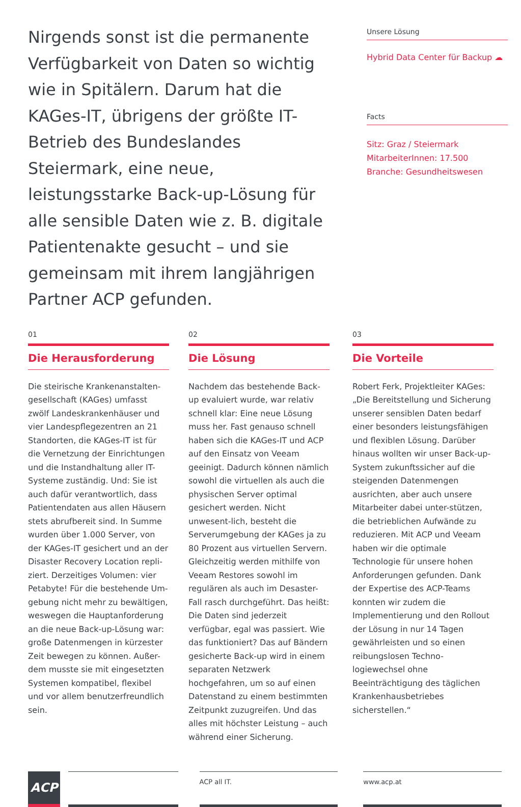Nirgends sonst ist die permanente Verfügbarkeit von Daten so wichtig wie in Spitälern. Darum hat die KAGes-IT, übrigens der größte IT-Betrieb des Bundeslandes Steiermark, eine neue, leistungsstarke Back-up-Lösung für alle sensible Daten wie z. B. digitale Patientenakte gesucht – und sie gemeinsam mit ihrem langjährigen Partner ACP gefunden.
Unsere Lösung
Hybrid Data Center für Backup ☁
Facts
Sitz: Graz / Steiermark
MitarbeiterInnen: 17.500
Branche: Gesundheitswesen
01
Die Herausforderung
Die steirische Krankenanstalten-gesellschaft (KAGes) umfasst zwölf Landeskrankenhäuser und vier Landespflegezentren an 21 Standorten, die KAGes-IT ist für die Vernetzung der Einrichtungen und die Instandhaltung aller IT-Systeme zuständig. Und: Sie ist auch dafür verantwortlich, dass Patientendaten aus allen Häusern stets abrufbereit sind. In Summe wurden über 1.000 Server, von der KAGes-IT gesichert und an der Disaster Recovery Location repli-ziert. Derzeitiges Volumen: vier Petabyte! Für die bestehende Um-gebung nicht mehr zu bewältigen, weswegen die Hauptanforderung an die neue Back-up-Lösung war: große Datenmengen in kürzester Zeit bewegen zu können. Außer-dem musste sie mit eingesetzten Systemen kompatibel, flexibel und vor allem benutzerfreundlich sein.
02
Die Lösung
Nachdem das bestehende Back-up evaluiert wurde, war relativ schnell klar: Eine neue Lösung muss her. Fast genauso schnell haben sich die KAGes-IT und ACP auf den Einsatz von Veeam geeinigt. Dadurch können nämlich sowohl die virtuellen als auch die physischen Server optimal gesichert werden. Nicht unwesent-lich, besteht die Serverumgebung der KAGes ja zu 80 Prozent aus virtuellen Servern. Gleichzeitig werden mithilfe von Veeam Restores sowohl im regulären als auch im Desaster-Fall rasch durchgeführt. Das heißt: Die Daten sind jederzeit verfügbar, egal was passiert. Wie das funktioniert? Das auf Bändern gesicherte Back-up wird in einem separaten Netzwerk hochgefahren, um so auf einen Datenstand zu einem bestimmten Zeitpunkt zuzugreifen. Und das alles mit höchster Leistung – auch während einer Sicherung.
03
Die Vorteile
Robert Ferk, Projektleiter KAGes: „Die Bereitstellung und Sicherung unserer sensiblen Daten bedarf einer besonders leistungsfähigen und flexiblen Lösung. Darüber hinaus wollten wir unser Back-up-System zukunftssicher auf die steigenden Datenmengen ausrichten, aber auch unsere Mitarbeiter dabei unter-stützen, die betrieblichen Aufwände zu reduzieren. Mit ACP und Veeam haben wir die optimale Technologie für unsere hohen Anforderungen gefunden. Dank der Expertise des ACP-Teams konnten wir zudem die Implementierung und den Rollout der Lösung in nur 14 Tagen gewährleisten und so einen reibungslosen Techno-logiewechsel ohne Beeinträchtigung des täglichen Krankenhausbetriebes sicherstellen.“
ACP
ACP all IT. www.acp.at